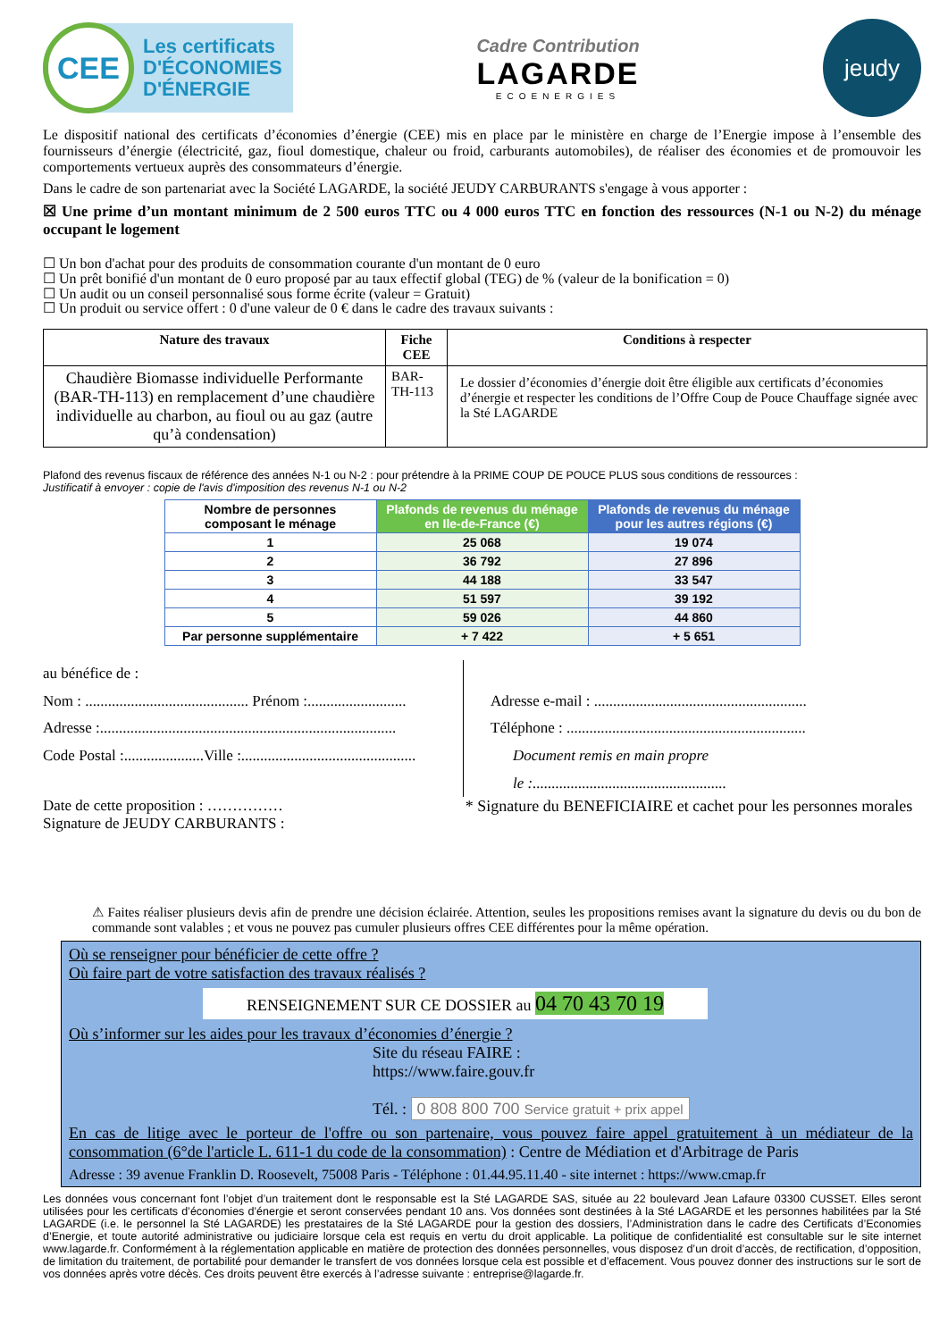CEE
Les certificats
D'ÉCONOMIES
D'ÉNERGIE
Cadre Contribution
LAGARDE
ECOENERGIES
jeudy
Le dispositif national des certificats d’économies d’énergie (CEE) mis en place par le ministère en charge de l’Energie impose à l’ensemble des fournisseurs d’énergie (électricité, gaz, fioul domestique, chaleur ou froid, carburants automobiles), de réaliser des économies et de promouvoir les comportements vertueux auprès des consommateurs d’énergie.
Dans le cadre de son partenariat avec la Société LAGARDE, la société JEUDY CARBURANTS s'engage à vous apporter :
☒ Une prime d’un montant minimum de 2 500 euros TTC ou 4 000 euros TTC en fonction des ressources (N-1 ou N-2) du ménage occupant le logement
☐ Un bon d'achat pour des produits de consommation courante d'un montant de 0 euro
☐ Un prêt bonifié d'un montant de 0 euro proposé par au taux effectif global (TEG) de % (valeur de la bonification = 0)
☐ Un audit ou un conseil personnalisé sous forme écrite (valeur = Gratuit)
☐ Un produit ou service offert : 0 d'une valeur de 0 € dans le cadre des travaux suivants :
| Nature des travaux | Fiche CEE | Conditions à respecter |
| --- | --- | --- |
| Chaudière Biomasse individuelle Performante (BAR-TH-113) en remplacement d’une chaudière individuelle au charbon, au fioul ou au gaz (autre qu’à condensation) | BAR-TH-113 | Le dossier d’économies d’énergie doit être éligible aux certificats d’économies d’énergie et respecter les conditions de l’Offre Coup de Pouce Chauffage signée avec la Sté LAGARDE |
Plafond des revenus fiscaux de référence des années N-1 ou N-2 : pour prétendre à la PRIME COUP DE POUCE PLUS sous conditions de ressources :
Justificatif à envoyer : copie de l'avis d'imposition des revenus N-1 ou N-2
| Nombre de personnes composant le ménage | Plafonds de revenus du ménage en Ile-de-France (€) | Plafonds de revenus du ménage pour les autres régions (€) |
| --- | --- | --- |
| 1 | 25 068 | 19 074 |
| 2 | 36 792 | 27 896 |
| 3 | 44 188 | 33 547 |
| 4 | 51 597 | 39 192 |
| 5 | 59 026 | 44 860 |
| Par personne supplémentaire | + 7 422 | + 5 651 |
au bénéfice de :
Nom : ........................................... Prénom :..........................
Adresse :..............................................................................
Code Postal :.....................Ville :..............................................
Adresse e-mail : ........................................................
Téléphone : ...............................................................
Document remis en main propre
le :...................................................
Date de cette proposition : ……………
Signature de JEUDY CARBURANTS :
* Signature du BENEFICIAIRE et cachet pour les personnes morales
⚠ Faites réaliser plusieurs devis afin de prendre une décision éclairée. Attention, seules les propositions remises avant la signature du devis ou du bon de commande sont valables ; et vous ne pouvez pas cumuler plusieurs offres CEE différentes pour la même opération.
Où se renseigner pour bénéficier de cette offre ?
Où faire part de votre satisfaction des travaux réalisés ?
RENSEIGNEMENT SUR CE DOSSIER au 04 70 43 70 19
Où s’informer sur les aides pour les travaux d’économies d’énergie ?
Site du réseau FAIRE :
https://www.faire.gouv.fr
Tél. : 0 808 800 700 Service gratuit + prix appel
En cas de litige avec le porteur de l'offre ou son partenaire, vous pouvez faire appel gratuitement à un médiateur de la consommation (6°de l'article L. 611-1 du code de la consommation) : Centre de Médiation et d'Arbitrage de Paris
Adresse : 39 avenue Franklin D. Roosevelt, 75008 Paris - Téléphone : 01.44.95.11.40 - site internet : https://www.cmap.fr
Les données vous concernant font l’objet d’un traitement dont le responsable est la Sté LAGARDE SAS, située au 22 boulevard Jean Lafaure 03300 CUSSET. Elles seront utilisées pour les certificats d’économies d’énergie et seront conservées pendant 10 ans. Vos données sont destinées à la Sté LAGARDE et les personnes habilitées par la Sté LAGARDE (i.e. le personnel la Sté LAGARDE) les prestataires de la Sté LAGARDE pour la gestion des dossiers, l’Administration dans le cadre des Certificats d’Economies d’Energie, et toute autorité administrative ou judiciaire lorsque cela est requis en vertu du droit applicable. La politique de confidentialité est consultable sur le site internet www.lagarde.fr. Conformément à la réglementation applicable en matière de protection des données personnelles, vous disposez d’un droit d’accès, de rectification, d’opposition, de limitation du traitement, de portabilité pour demander le transfert de vos données lorsque cela est possible et d’effacement. Vous pouvez donner des instructions sur le sort de vos données après votre décès. Ces droits peuvent être exercés à l’adresse suivante : entreprise@lagarde.fr.